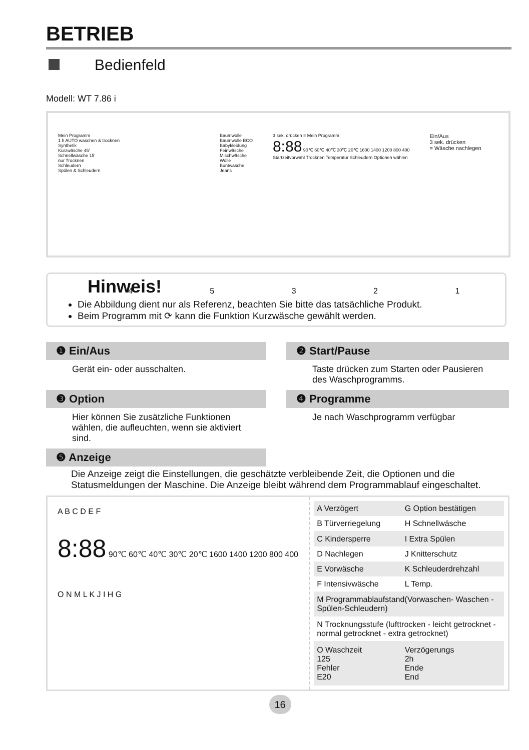BETRIEB
Bedienfeld
Modell: WT 7.86 i
Mein Programm
1 h AUTO waschen & trocknen
Synthetik
Kurzwäsche 45'
Schnellwäsche 15'
nur Trocknen
Schleudern
Spülen & Schleudern
Baumwolle
Baumwolle ECO
Babykleidung
Feinwäsche
Mischwäsche
Wolle
Buntwäsche
Jeans
3 sek. drücken = Mein Programm
8:88 90℃ 60℃ 40℃ 30℃ 20℃ 1600 1400 1200 800 400
Startzeitvorwahl Trocknen Temperatur Schleudern Optionen wählen
Ein/Aus
3 sek. drücken
= Wäsche nachlegen
4 5 3 2 1
Hinweis!
Die Abbildung dient nur als Referenz, beachten Sie bitte das tatsächliche Produkt.
Beim Programm mit ⟳ kann die Funktion Kurzwäsche gewählt werden.
❶ Ein/Aus
Gerät ein- oder ausschalten.
❷ Start/Pause
Taste drücken zum Starten oder Pausieren des Waschprogramms.
❸ Option
Hier können Sie zusätzliche Funktionen wählen, die aufleuchten, wenn sie aktiviert sind.
❹ Programme
Je nach Waschprogramm verfügbar
❺ Anzeige
Die Anzeige zeigt die Einstellungen, die geschätzte verbleibende Zeit, die Optionen und die Statusmeldungen der Maschine. Die Anzeige bleibt während dem Programmablauf eingeschaltet.
A B C D E F
8:88 90℃ 60℃ 40℃ 30℃ 20℃ 1600 1400 1200 800 400
O N M L K J I H G
| A Verzögert | G Option bestätigen |
| B Türverriegelung | H Schnellwäsche |
| C Kindersperre | I Extra Spülen |
| D Nachlegen | J Knitterschutz |
| E Vorwäsche | K Schleuderdrehzahl |
| F Intensivwäsche | L Temp. |
| M Programmablaufstand(Vorwaschen- Waschen -Spülen-Schleudern) | |
| N Trocknungsstufe (lufttrocken - leicht getrocknet - normal getrocknet - extra getrocknet) | |
| O Waschzeit 125 Fehler E20 | Verzögerungs 2h Ende End |
16